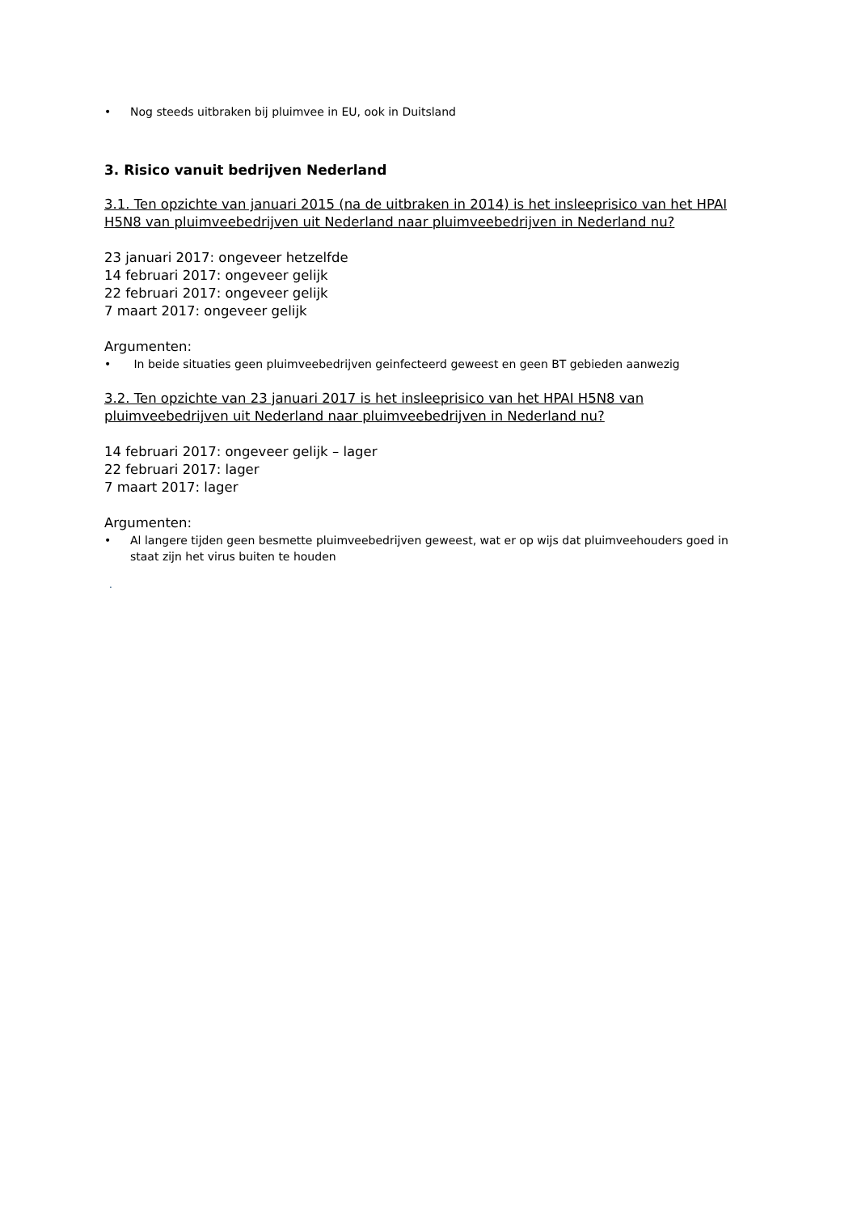• Nog steeds uitbraken bij pluimvee in EU, ook in Duitsland
3. Risico vanuit bedrijven Nederland
3.1. Ten opzichte van januari 2015 (na de uitbraken in 2014) is het insleeprisico van het HPAI H5N8 van pluimveebedrijven uit Nederland naar pluimveebedrijven in Nederland nu?
23 januari 2017: ongeveer hetzelfde
14 februari 2017: ongeveer gelijk
22 februari 2017: ongeveer gelijk
7 maart 2017: ongeveer gelijk
Argumenten:
• In beide situaties geen pluimveebedrijven geinfecteerd geweest en geen BT gebieden aanwezig
3.2. Ten opzichte van 23 januari 2017 is het insleeprisico van het HPAI H5N8 van pluimveebedrijven uit Nederland naar pluimveebedrijven in Nederland nu?
14 februari 2017: ongeveer gelijk – lager
22 februari 2017: lager
7 maart 2017: lager
Argumenten:
• Al langere tijden geen besmette pluimveebedrijven geweest, wat er op wijs dat pluimveehouders goed in staat zijn het virus buiten te houden
.